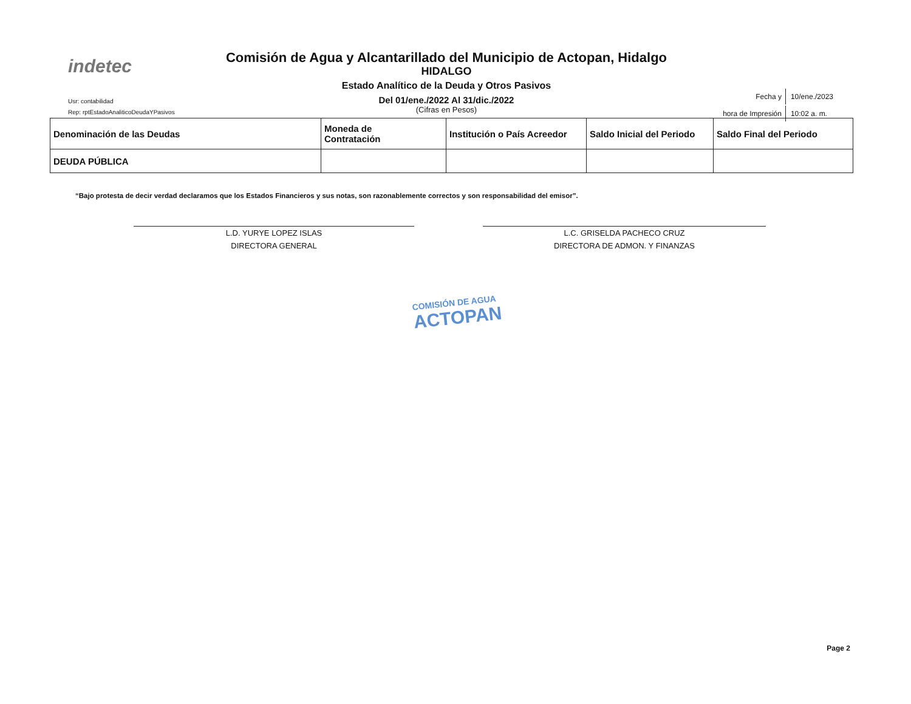indetec
Comisión de Agua y Alcantarillado del Municipio de Actopan, Hidalgo
HIDALGO
Estado Analítico de la Deuda y Otros Pasivos
Del 01/ene./2022 Al 31/dic./2022
(Cifras en Pesos)
Usr: contabilidad
Rep: rptEstadoAnaliticoDeudaYPasivos
| Fecha y | 10/ene./2023 |
| hora de Impresión | 10:02 a. m. |
| Denominación de las Deudas | Moneda de Contratación | Institución o País Acreedor | Saldo Inicial del Periodo | Saldo Final del Periodo |
| --- | --- | --- | --- | --- |
| DEUDA PÚBLICA | | | | |
“Bajo protesta de decir verdad declaramos que los Estados Financieros y sus notas, son razonablemente correctos y son responsabilidad del emisor”.
L.D. YURYE LOPEZ ISLAS
DIRECTORA GENERAL
L.C. GRISELDA PACHECO CRUZ
DIRECTORA DE ADMON. Y FINANZAS
COMISIÓN DE AGUA
ACTOPAN
Page 2